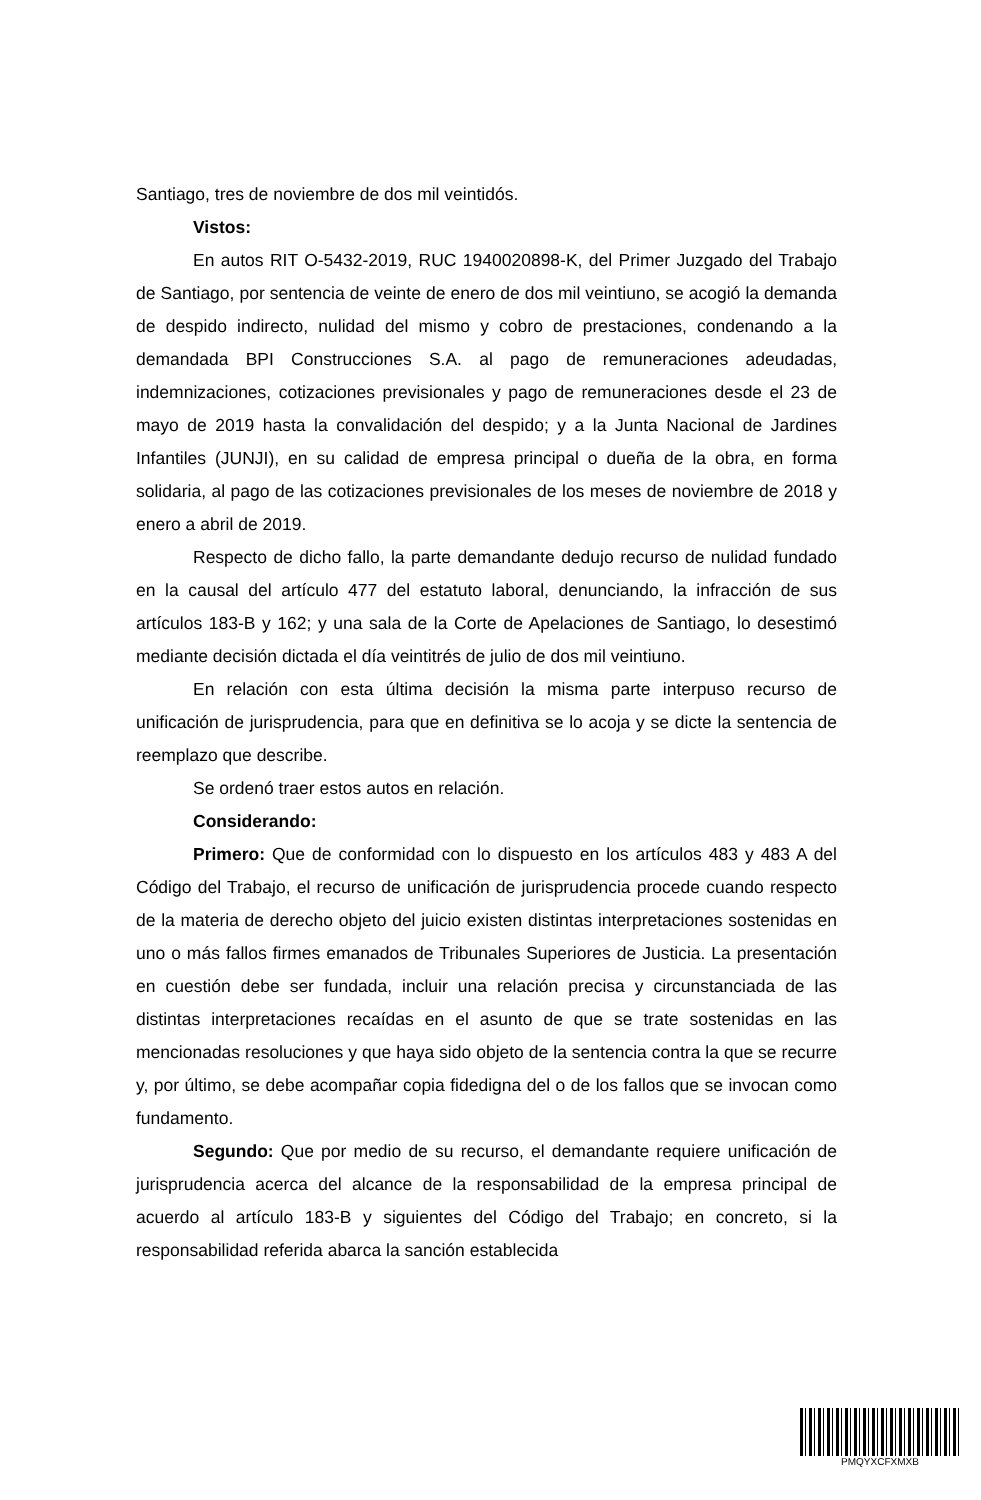Santiago, tres de noviembre de dos mil veintidós.
Vistos:
En autos RIT O-5432-2019, RUC 1940020898-K, del Primer Juzgado del Trabajo de Santiago, por sentencia de veinte de enero de dos mil veintiuno, se acogió la demanda de despido indirecto, nulidad del mismo y cobro de prestaciones, condenando a la demandada BPI Construcciones S.A. al pago de remuneraciones adeudadas, indemnizaciones, cotizaciones previsionales y pago de remuneraciones desde el 23 de mayo de 2019 hasta la convalidación del despido; y a la Junta Nacional de Jardines Infantiles (JUNJI), en su calidad de empresa principal o dueña de la obra, en forma solidaria, al pago de las cotizaciones previsionales de los meses de noviembre de 2018 y enero a abril de 2019.
Respecto de dicho fallo, la parte demandante dedujo recurso de nulidad fundado en la causal del artículo 477 del estatuto laboral, denunciando, la infracción de sus artículos 183-B y 162; y una sala de la Corte de Apelaciones de Santiago, lo desestimó mediante decisión dictada el día veintitrés de julio de dos mil veintiuno.
En relación con esta última decisión la misma parte interpuso recurso de unificación de jurisprudencia, para que en definitiva se lo acoja y se dicte la sentencia de reemplazo que describe.
Se ordenó traer estos autos en relación.
Considerando:
Primero: Que de conformidad con lo dispuesto en los artículos 483 y 483 A del Código del Trabajo, el recurso de unificación de jurisprudencia procede cuando respecto de la materia de derecho objeto del juicio existen distintas interpretaciones sostenidas en uno o más fallos firmes emanados de Tribunales Superiores de Justicia. La presentación en cuestión debe ser fundada, incluir una relación precisa y circunstanciada de las distintas interpretaciones recaídas en el asunto de que se trate sostenidas en las mencionadas resoluciones y que haya sido objeto de la sentencia contra la que se recurre y, por último, se debe acompañar copia fidedigna del o de los fallos que se invocan como fundamento.
Segundo: Que por medio de su recurso, el demandante requiere unificación de jurisprudencia acerca del alcance de la responsabilidad de la empresa principal de acuerdo al artículo 183-B y siguientes del Código del Trabajo; en concreto, si la responsabilidad referida abarca la sanción establecida
PMQYXCFXMXB